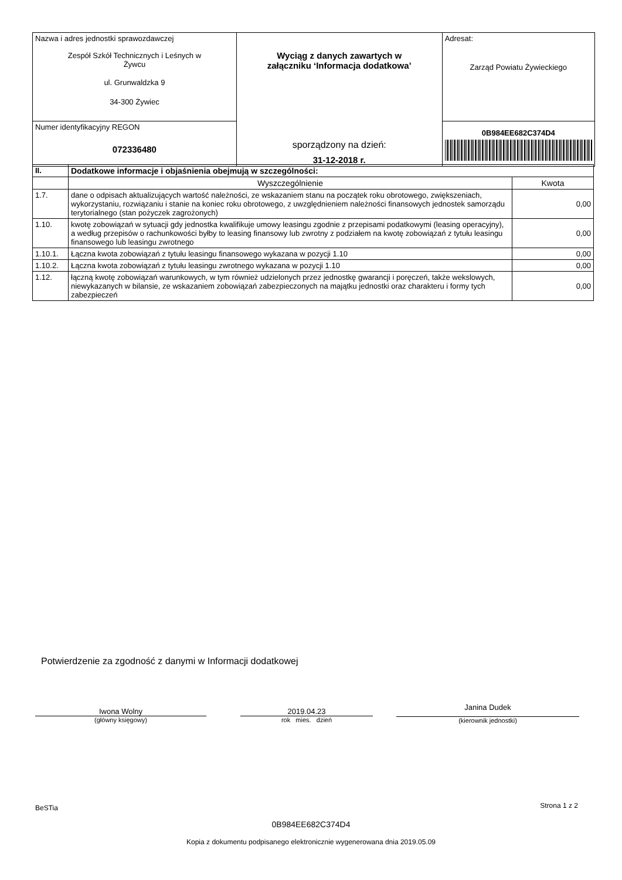| Nazwa i adres jednostki sprawozdawczej Zespół Szkół Technicznych i Leśnych w Żywcu ul. Grunwaldzka 9 34-300 Żywiec | Wyciąg z danych zawartych w załączniku ‘Informacja dodatkowa’ sporządzony na dzień: 31-12-2018 r. | Adresat: Zarząd Powiatu Żywieckiego |
| Numer identyfikacyjny REGON 072336480 | | 0B984EE682C374D4 |
| II. | Dodatkowe informacje i objaśnienia obejmują w szczególności: | |
| --- | --- | --- |
| | Wyszczególnienie | Kwota |
| 1.7. | dane o odpisach aktualizujących wartość należności, ze wskazaniem stanu na początek roku obrotowego, zwiększeniach, wykorzystaniu, rozwiązaniu i stanie na koniec roku obrotowego, z uwzględnieniem należności finansowych jednostek samorządu terytorialnego (stan pożyczek zagrożonych) | 0,00 |
| 1.10. | kwotę zobowiązań w sytuacji gdy jednostka kwalifikuje umowy leasingu zgodnie z przepisami podatkowymi (leasing operacyjny), a według przepisów o rachunkowości byłby to leasing finansowy lub zwrotny z podziałem na kwotę zobowiązań z tytułu leasingu finansowego lub leasingu zwrotnego | 0,00 |
| 1.10.1. | Łączna kwota zobowiązań z tytułu leasingu finansowego wykazana w pozycji 1.10 | 0,00 |
| 1.10.2. | Łączna kwota zobowiązań z tytułu leasingu zwrotnego wykazana w pozycji 1.10 | 0,00 |
| 1.12. | łączną kwotę zobowiązań warunkowych, w tym również udzielonych przez jednostkę gwarancji i poręczeń, także wekslowych, niewykazanych w bilansie, ze wskazaniem zobowiązań zabezpieczonych na majątku jednostki oraz charakteru i formy tych zabezpieczeń | 0,00 |
Potwierdzenie za zgodność z danymi w Informacji dodatkowej
Iwona Wolny
(główny księgowy)
2019.04.23
rok mies. dzień
Janina Dudek
(kierownik jednostki)
BeSTia Strona 1 z 2
0B984EE682C374D4
Kopia z dokumentu podpisanego elektronicznie wygenerowana dnia 2019.05.09